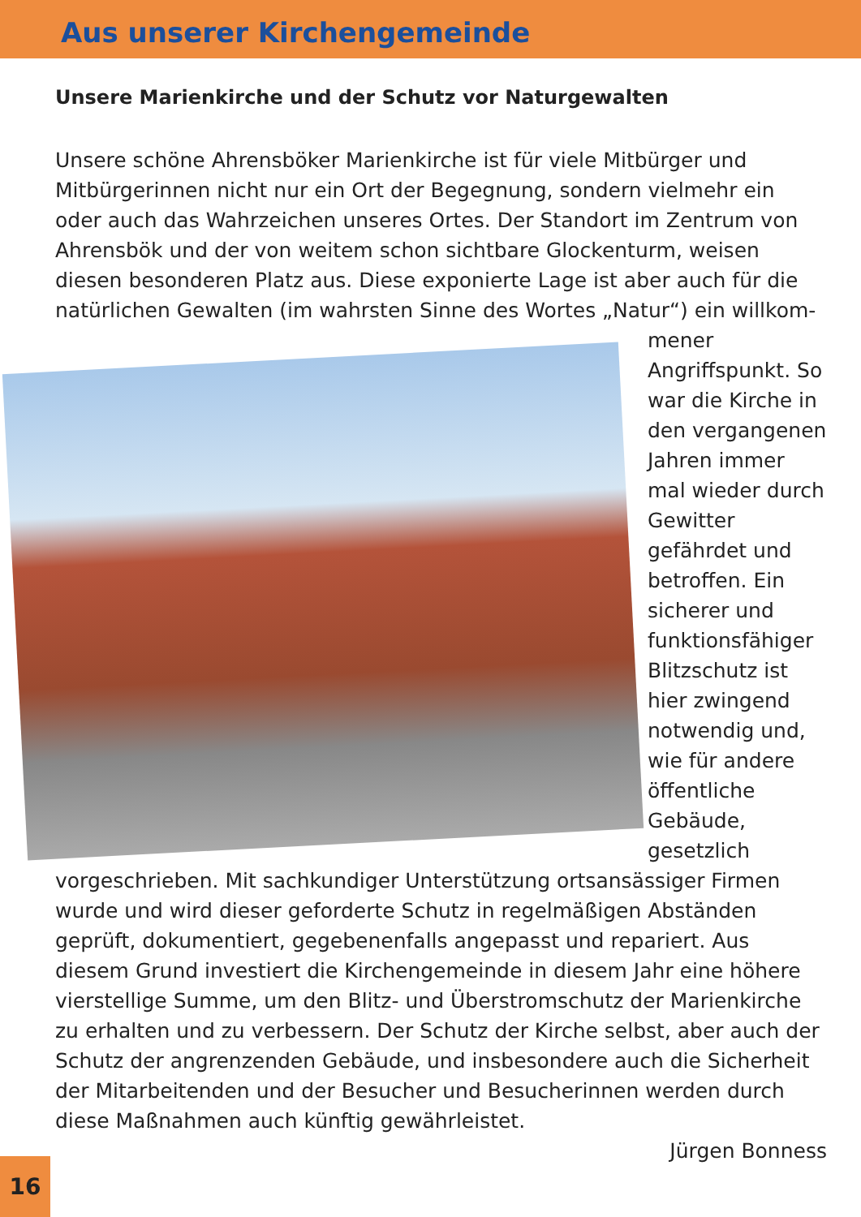Aus unserer Kirchengemeinde
Unsere Marienkirche und der Schutz vor Naturgewalten
Unsere schöne Ahrensböker Marienkirche ist für viele Mitbürger und Mitbürgerinnen nicht nur ein Ort der Begegnung, sondern vielmehr ein oder auch das Wahrzeichen unseres Ortes. Der Standort im Zentrum von Ahrensbök und der von weitem schon sichtbare Glockenturm, weisen diesen besonderen Platz aus. Diese exponierte Lage ist aber auch für die natürlichen Gewalten (im wahrsten Sinne des Wortes „Natur“) ein willkom-
mener Angriffspunkt. So war die Kirche in den vergangenen Jahren immer mal wieder durch Gewitter gefährdet und betroffen. Ein sicherer und funktionsfähiger Blitzschutz ist hier zwingend notwendig und, wie für andere öffentliche Gebäude, gesetzlich vorgeschrieben. Mit sachkundiger Unterstützung ortsansässiger Firmen wurde und wird dieser geforderte Schutz in regelmäßigen Abständen geprüft, dokumentiert, gegebenenfalls angepasst und repariert. Aus diesem Grund investiert die Kirchengemeinde in diesem Jahr eine höhere vierstellige Summe, um den Blitz- und Überstromschutz der Marienkirche zu erhalten und zu verbessern. Der Schutz der Kirche selbst, aber auch der Schutz der angrenzenden Gebäude, und insbesondere auch die Sicherheit der Mitarbeitenden und der Besucher und Besucherinnen werden durch diese Maßnahmen auch künftig gewährleistet.
Jürgen Bonness
16